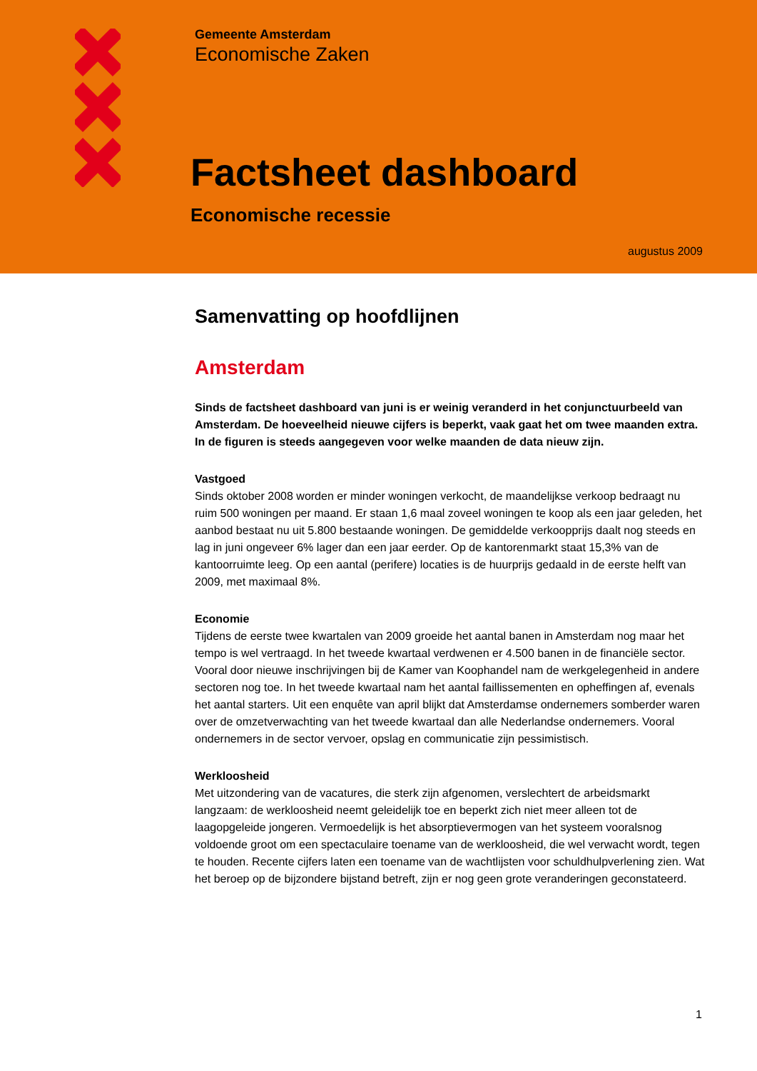Gemeente Amsterdam
Economische Zaken
Factsheet dashboard
Economische recessie
augustus 2009
Samenvatting op hoofdlijnen
Amsterdam
Sinds de factsheet dashboard van juni is er weinig veranderd in het conjunctuurbeeld van Amsterdam. De hoeveelheid nieuwe cijfers is beperkt, vaak gaat het om twee maanden extra. In de figuren is steeds aangegeven voor welke maanden de data nieuw zijn.
Vastgoed
Sinds oktober 2008 worden er minder woningen verkocht, de maandelijkse verkoop bedraagt nu ruim 500 woningen per maand. Er staan 1,6 maal zoveel woningen te koop als een jaar geleden, het aanbod bestaat nu uit 5.800 bestaande woningen. De gemiddelde verkoopprijs daalt nog steeds en lag in juni ongeveer 6% lager dan een jaar eerder. Op de kantorenmarkt staat 15,3% van de kantoorruimte leeg. Op een aantal (perifere) locaties is de huurprijs gedaald in de eerste helft van 2009, met maximaal 8%.
Economie
Tijdens de eerste twee kwartalen van 2009 groeide het aantal banen in Amsterdam nog maar het tempo is wel vertraagd. In het tweede kwartaal verdwenen er 4.500 banen in de financiële sector. Vooral door nieuwe inschrijvingen bij de Kamer van Koophandel nam de werkgelegenheid in andere sectoren nog toe. In het tweede kwartaal nam het aantal faillissementen en opheffingen af, evenals het aantal starters. Uit een enquête van april blijkt dat Amsterdamse ondernemers somberder waren over de omzetverwachting van het tweede kwartaal dan alle Nederlandse ondernemers. Vooral ondernemers in de sector vervoer, opslag en communicatie zijn pessimistisch.
Werkloosheid
Met uitzondering van de vacatures, die sterk zijn afgenomen, verslechtert de arbeidsmarkt langzaam: de werkloosheid neemt geleidelijk toe en beperkt zich niet meer alleen tot de laagopgeleide jongeren. Vermoedelijk is het absorptievermogen van het systeem vooralsnog voldoende groot om een spectaculaire toename van de werkloosheid, die wel verwacht wordt, tegen te houden. Recente cijfers laten een toename van de wachtlijsten voor schuldhulpverlening zien. Wat het beroep op de bijzondere bijstand betreft, zijn er nog geen grote veranderingen geconstateerd.
1